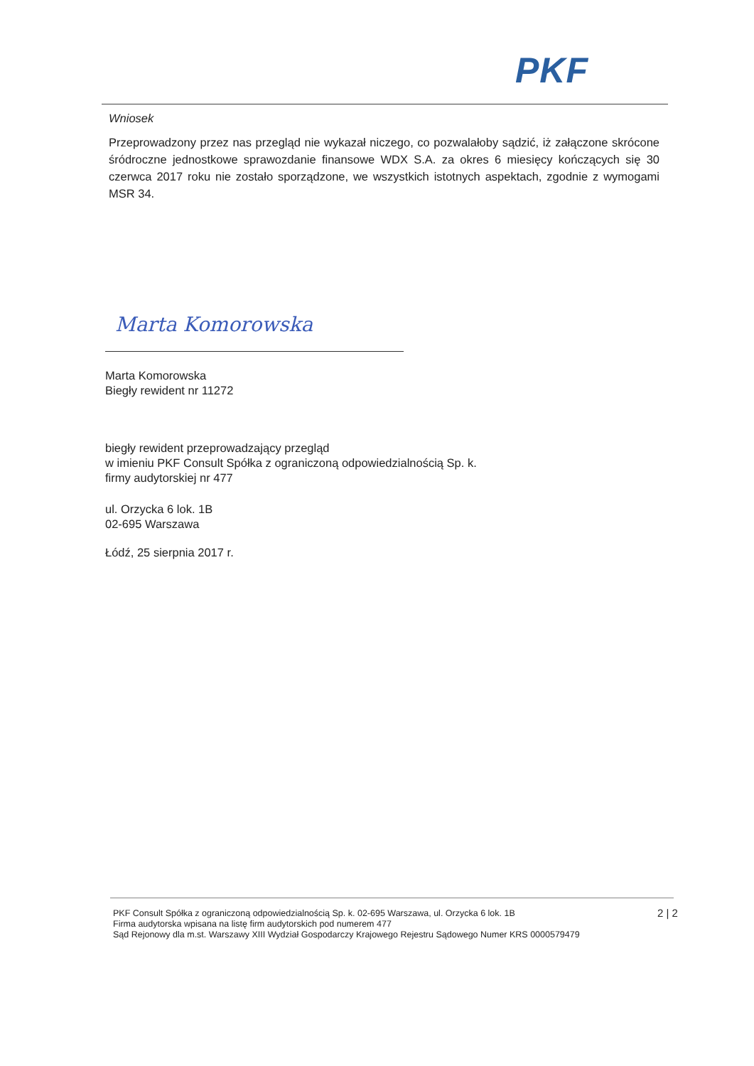PKF
Wniosek
Przeprowadzony przez nas przegląd nie wykazał niczego, co pozwalałoby sądzić, iż załączone skrócone śródroczne jednostkowe sprawozdanie finansowe WDX S.A. za okres 6 miesięcy kończących się 30 czerwca 2017 roku nie zostało sporządzone, we wszystkich istotnych aspektach, zgodnie z wymogami MSR 34.
Marta Komorowska
Marta Komorowska
Biegły rewident nr 11272
biegły rewident przeprowadzający przegląd
w imieniu PKF Consult Spółka z ograniczoną odpowiedzialnością Sp. k.
firmy audytorskiej nr 477
ul. Orzycka 6 lok. 1B
02-695 Warszawa
Łódź, 25 sierpnia 2017 r.
PKF Consult Spółka z ograniczoną odpowiedzialnością Sp. k. 02-695 Warszawa, ul. Orzycka 6 lok. 1B
Firma audytorska wpisana na listę firm audytorskich pod numerem 477
Sąd Rejonowy dla m.st. Warszawy XIII Wydział Gospodarczy Krajowego Rejestru Sądowego Numer KRS 0000579479
2 | 2